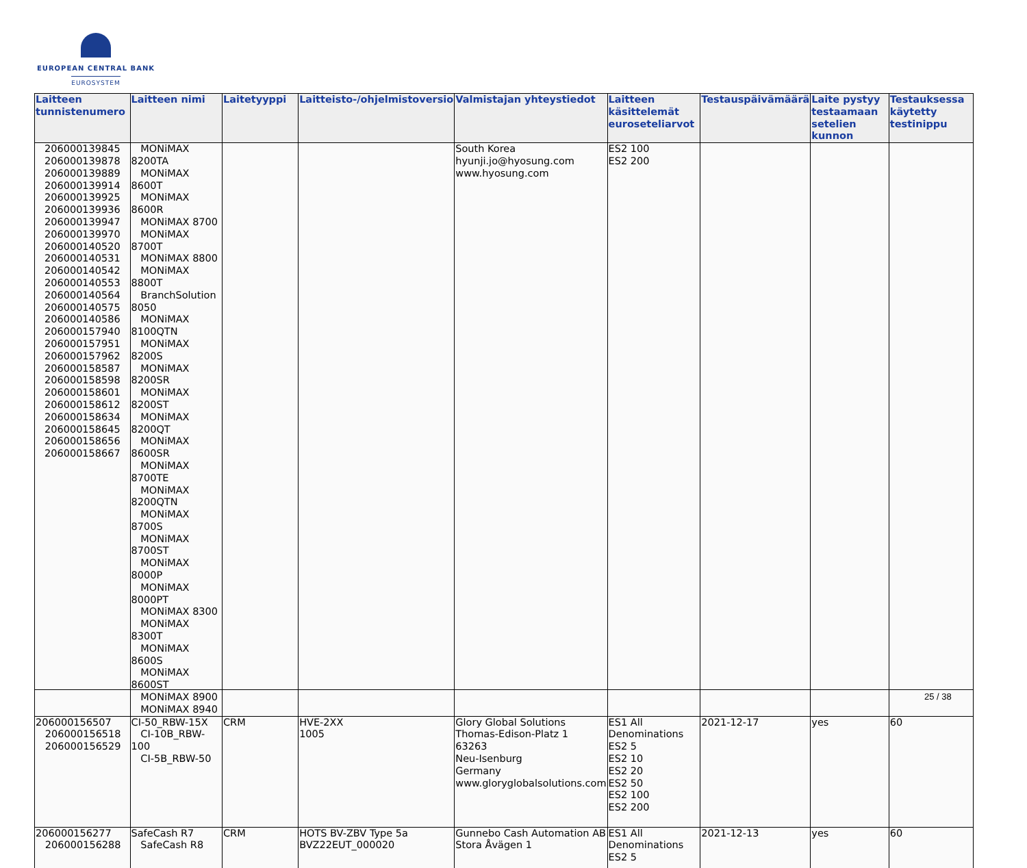EUROPEAN CENTRAL BANK
EUROSYSTEM
| Laitteen tunnistenumero | Laitteen nimi | Laitetyyppi | Laitteisto-/ohjelmistoversio | Valmistajan yhteystiedot | Laitteen käsittelemät euroseteliarvot | Testauspäivämäärä | Laite pystyy testaamaan setelien kunnon | Testauksessa käytetty testinippu |
| --- | --- | --- | --- | --- | --- | --- | --- | --- |
| 206000139845 206000139878 206000139889 206000139914 206000139925 206000139936 206000139947 206000139970 206000140520 206000140531 206000140542 206000140553 206000140564 206000140575 206000140586 206000157940 206000157951 206000157962 206000158587 206000158598 206000158601 206000158612 206000158634 206000158645 206000158656 206000158667 | MONiMAX 8200TA MONiMAX 8600T MONiMAX 8600R MONiMAX 8700 MONiMAX 8700T MONiMAX 8800 MONiMAX 8800T BranchSolution 8050 MONiMAX 8100QTN MONiMAX 8200S MONiMAX 8200SR MONiMAX 8200ST MONiMAX 8200QT MONiMAX 8600SR MONiMAX 8700TE MONiMAX 8200QTN MONiMAX 8700S MONiMAX 8700ST MONiMAX 8000P MONiMAX 8000PT MONiMAX 8300 MONiMAX 8300T MONiMAX 8600S MONiMAX 8600ST MONiMAX 8900 MONiMAX 8940 | | | South Korea hyunji.jo@hyosung.com www.hyosung.com | ES2 100 ES2 200 | | | |
| 206000156507 206000156518 206000156529 | CI-50_RBW-15X CI-10B_RBW-100 CI-5B_RBW-50 | CRM | HVE-2XX 1005 | Glory Global Solutions Thomas-Edison-Platz 1 63263 Neu-Isenburg Germany www.gloryglobalsolutions.com | ES1 All Denominations ES2 5 ES2 10 ES2 20 ES2 50 ES2 100 ES2 200 | 2021-12-17 | yes | 60 |
| 206000156277 206000156288 | SafeCash R7 SafeCash R8 | CRM | HOTS BV-ZBV Type 5a BVZ22EUT_000020 | Gunnebo Cash Automation AB Stora Åvägen 1 | ES1 All Denominations ES2 5 | 2021-12-13 | yes | 60 |
25 / 38